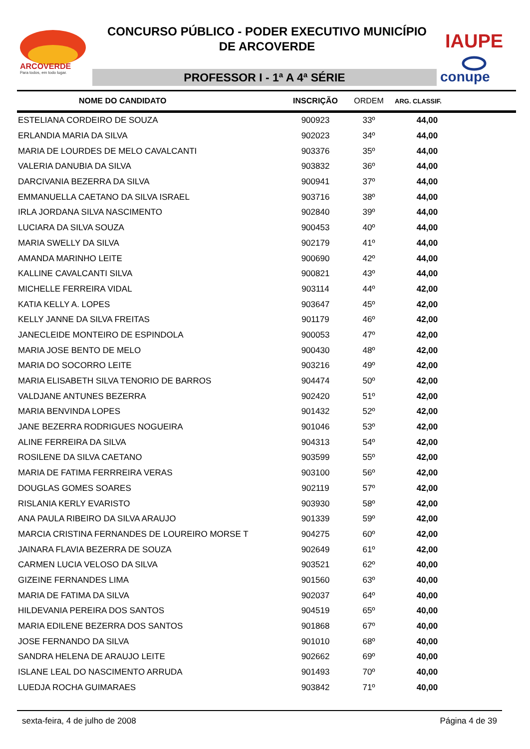ARCOVERDE
Para todos, em todo lugar.
CONCURSO PÚBLICO - PODER EXECUTIVO MUNICÍPIO
DE ARCOVERDE
PROFESSOR I - 1ª A 4ª SÉRIE
IAUPE
conupe
| NOME DO CANDIDATO | INSCRIÇÃO | ORDEM | ARG. CLASSIF. | |
| --- | --- | --- | --- | --- |
| ESTELIANA CORDEIRO DE SOUZA | 900923 | 33º | 44,00 | |
| ERLANDIA MARIA DA SILVA | 902023 | 34º | 44,00 | |
| MARIA DE LOURDES DE MELO CAVALCANTI | 903376 | 35º | 44,00 | |
| VALERIA DANUBIA DA SILVA | 903832 | 36º | 44,00 | |
| DARCIVANIA BEZERRA DA SILVA | 900941 | 37º | 44,00 | |
| EMMANUELLA CAETANO DA SILVA ISRAEL | 903716 | 38º | 44,00 | |
| IRLA JORDANA SILVA NASCIMENTO | 902840 | 39º | 44,00 | |
| LUCIARA DA SILVA SOUZA | 900453 | 40º | 44,00 | |
| MARIA SWELLY DA SILVA | 902179 | 41º | 44,00 | |
| AMANDA MARINHO LEITE | 900690 | 42º | 44,00 | |
| KALLINE CAVALCANTI SILVA | 900821 | 43º | 44,00 | |
| MICHELLE FERREIRA VIDAL | 903114 | 44º | 42,00 | |
| KATIA KELLY A. LOPES | 903647 | 45º | 42,00 | |
| KELLY JANNE DA SILVA FREITAS | 901179 | 46º | 42,00 | |
| JANECLEIDE MONTEIRO DE ESPINDOLA | 900053 | 47º | 42,00 | |
| MARIA JOSE BENTO DE MELO | 900430 | 48º | 42,00 | |
| MARIA DO SOCORRO LEITE | 903216 | 49º | 42,00 | |
| MARIA ELISABETH SILVA TENORIO DE BARROS | 904474 | 50º | 42,00 | |
| VALDJANE ANTUNES BEZERRA | 902420 | 51º | 42,00 | |
| MARIA BENVINDA LOPES | 901432 | 52º | 42,00 | |
| JANE BEZERRA RODRIGUES NOGUEIRA | 901046 | 53º | 42,00 | |
| ALINE FERREIRA DA SILVA | 904313 | 54º | 42,00 | |
| ROSILENE DA SILVA CAETANO | 903599 | 55º | 42,00 | |
| MARIA DE FATIMA FERRREIRA VERAS | 903100 | 56º | 42,00 | |
| DOUGLAS GOMES SOARES | 902119 | 57º | 42,00 | |
| RISLANIA KERLY EVARISTO | 903930 | 58º | 42,00 | |
| ANA PAULA RIBEIRO DA SILVA ARAUJO | 901339 | 59º | 42,00 | |
| MARCIA CRISTINA FERNANDES DE LOUREIRO MORSE T | 904275 | 60º | 42,00 | |
| JAINARA FLAVIA BEZERRA DE SOUZA | 902649 | 61º | 42,00 | |
| CARMEN LUCIA VELOSO DA SILVA | 903521 | 62º | 40,00 | |
| GIZEINE FERNANDES LIMA | 901560 | 63º | 40,00 | |
| MARIA DE FATIMA DA SILVA | 902037 | 64º | 40,00 | |
| HILDEVANIA PEREIRA DOS SANTOS | 904519 | 65º | 40,00 | |
| MARIA EDILENE BEZERRA DOS SANTOS | 901868 | 67º | 40,00 | |
| JOSE FERNANDO DA SILVA | 901010 | 68º | 40,00 | |
| SANDRA HELENA DE ARAUJO LEITE | 902662 | 69º | 40,00 | |
| ISLANE LEAL DO NASCIMENTO ARRUDA | 901493 | 70º | 40,00 | |
| LUEDJA ROCHA GUIMARAES | 903842 | 71º | 40,00 | |
sexta-feira, 4 de julho de 2008 Página 4 de 39